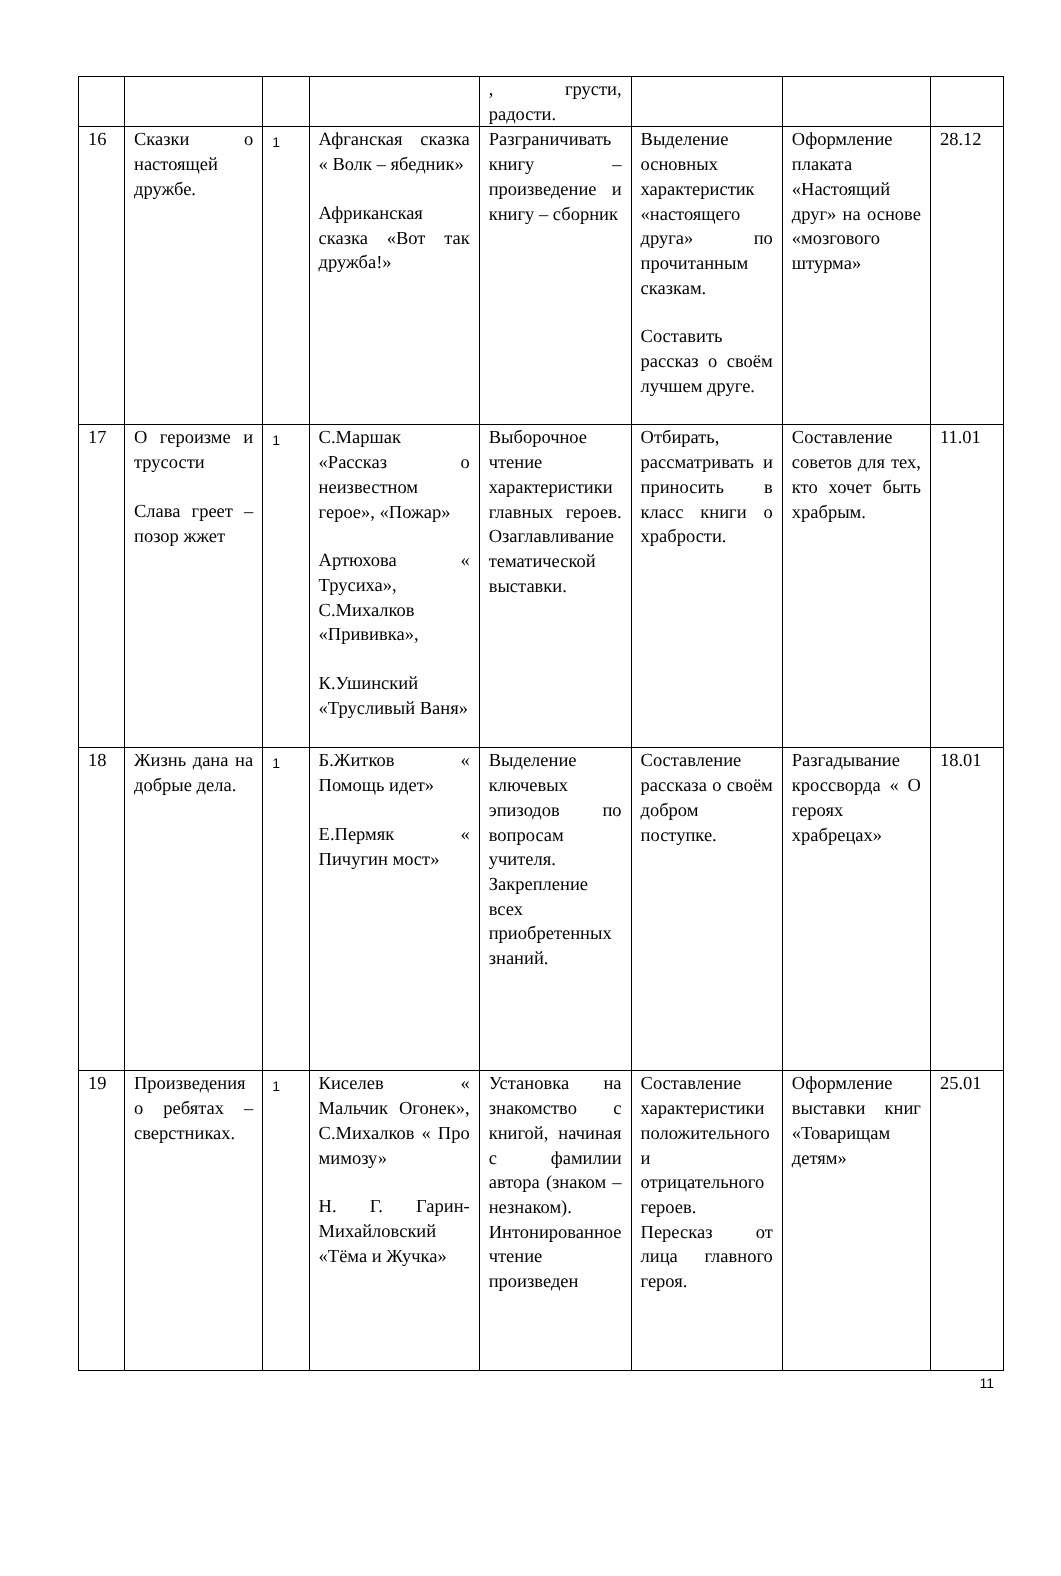| | | | | , грусти, радости. | | | |
| 16 | Сказки о настоящей дружбе. | 1 | Афганская сказка « Волк – ябедник» Африканская сказка «Вот так дружба!» | Разграничивать книгу – произведение и книгу – сборник | Выделение основных характеристик «настоящего друга» по прочитанным сказкам. Составить рассказ о своём лучшем друге. | Оформление плаката «Настоящий друг» на основе «мозгового штурма» | 28.12 |
| 17 | О героизме и трусости Слава греет – позор жжет | 1 | С.Маршак «Рассказ о неизвестном герое», «Пожар» Артюхова « Трусиха», С.Михалков «Прививка», К.Ушинский «Трусливый Ваня» | Выборочное чтение характеристики главных героев. Озаглавливание тематической выставки. | Отбирать, рассматривать и приносить в класс книги о храбрости. | Составление советов для тех, кто хочет быть храбрым. | 11.01 |
| 18 | Жизнь дана на добрые дела. | 1 | Б.Житков « Помощь идет» Е.Пермяк « Пичугин мост» | Выделение ключевых эпизодов по вопросам учителя. Закрепление всех приобретенных знаний. | Составление рассказа о своём добром поступке. | Разгадывание кроссворда « О героях храбрецах» | 18.01 |
| 19 | Произведения о ребятах – сверстниках. | 1 | Киселев « Мальчик Огонек», С.Михалков « Про мимозу» Н. Г. Гарин-Михайловский «Тёма и Жучка» | Установка на знакомство с книгой, начиная с фамилии автора (знаком – незнаком). Интонированное чтение произведен | Составление характеристики положительного и отрицательного героев. Пересказ от лица главного героя. | Оформление выставки книг «Товарищам детям» | 25.01 |
11